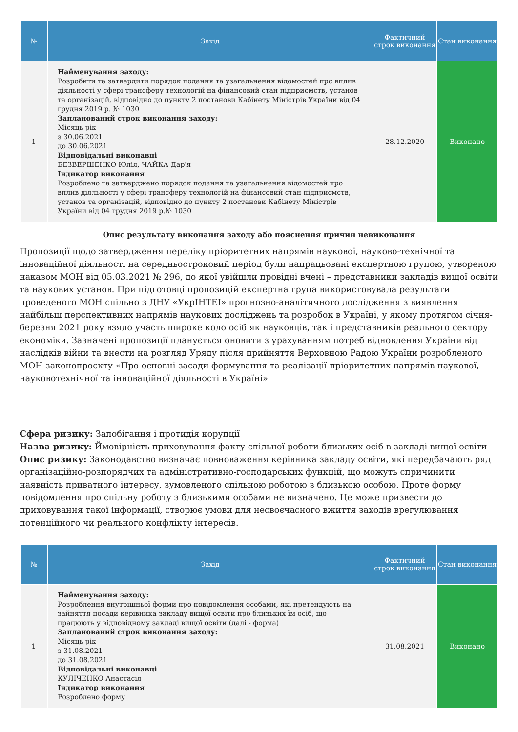| № | Захід | Фактичний строк виконання | Стан виконання |
| --- | --- | --- | --- |
| 1 | Найменування заходу: Розробити та затвердити порядок подання та узагальнення відомостей про вплив діяльності у сфері трансферу технологій на фінансовий стан підприємств, установ та організацій, відповідно до пункту 2 постанови Кабінету Міністрів України від 04 грудня 2019 р. № 1030 Запланований строк виконання заходу: Місяць рік з 30.06.2021 до 30.06.2021 Відповідальні виконавці БЕЗВЕРШЕНКО Юлія, ЧАЙКА Дар'я Індикатор виконання Розроблено та затверджено порядок подання та узагальнення відомостей про вплив діяльності у сфері трансферу технологій на фінансовий стан підприємств, установ та організацій, відповідно до пункту 2 постанови Кабінету Міністрів України від 04 грудня 2019 р.№ 1030 | 28.12.2020 | Виконано |
Опис результату виконання заходу або пояснення причин невиконання
Пропозиції щодо затвердження переліку пріоритетних напрямів наукової, науково-технічної та інноваційної діяльності на середньостроковий період були напрацьовані експертною групою, утвореною наказом МОН від 05.03.2021 № 296, до якої увійшли провідні вчені – представники закладів вищої освіти та наукових установ. При підготовці пропозицій експертна група використовувала результати проведеного МОН спільно з ДНУ «УкрІНТЕІ» прогнозно-аналітичного дослідження з виявлення найбільш перспективних напрямів наукових досліджень та розробок в Україні, у якому протягом січня-березня 2021 року взяло участь широке коло осіб як науковців, так і представників реального сектору економіки. Зазначені пропозиції планується оновити з урахуванням потреб відновлення України від наслідків війни та внести на розгляд Уряду після прийняття Верховною Радою України розробленого МОН законопроєкту «Про основні засади формування та реалізації пріоритетних напрямів наукової, науковотехнічної та інноваційної діяльності в Україні»
Сфера ризику: Запобігання і протидія корупції
Назва ризику: Ймовірність приховування факту спільної роботи близьких осіб в закладі вищої освіти
Опис ризику: Законодавство визначає повноваження керівника закладу освіти, які передбачають ряд організаційно-розпорядчих та адміністративно-господарських функцій, що можуть спричинити наявність приватного інтересу, зумовленого спільною роботою з близькою особою. Проте форму повідомлення про спільну роботу з близькими особами не визначено. Це може призвести до приховування такої інформації, створює умови для несвоєчасного вжиття заходів врегулювання потенційного чи реального конфлікту інтересів.
| № | Захід | Фактичний строк виконання | Стан виконання |
| --- | --- | --- | --- |
| 1 | Найменування заходу: Розроблення внутрішньої форми про повідомлення особами, які претендують на зайняття посади керівника закладу вищої освіти про близьких їм осіб, що працюють у відповідному закладі вищої освіти (далі - форма) Запланований строк виконання заходу: Місяць рік з 31.08.2021 до 31.08.2021 Відповідальні виконавці КУЛІЧЕНКО Анастасія Індикатор виконання Розроблено форму | 31.08.2021 | Виконано |